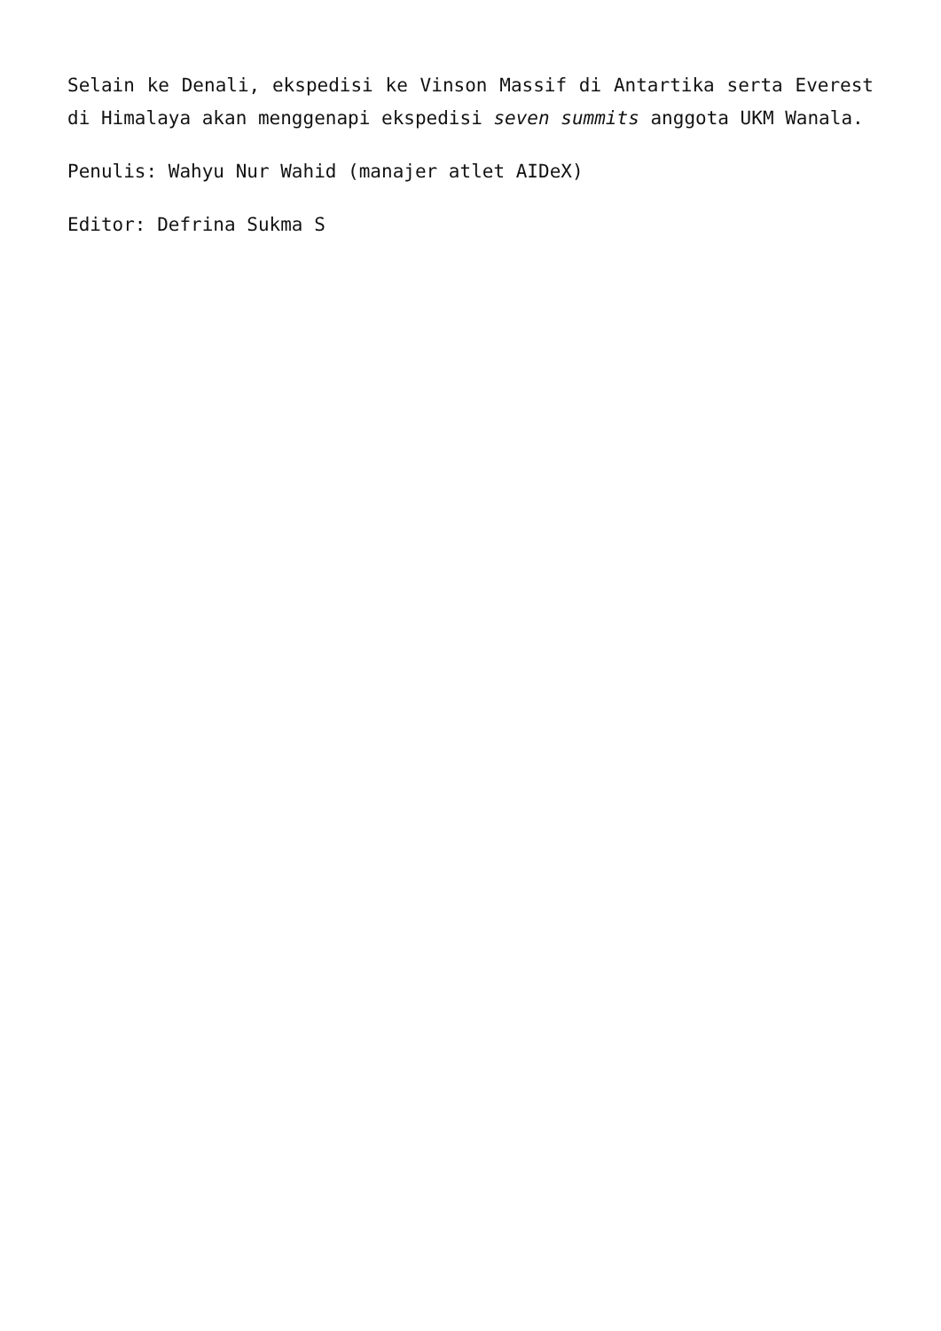Selain ke Denali, ekspedisi ke Vinson Massif di Antartika serta Everest di Himalaya akan menggenapi ekspedisi seven summits anggota UKM Wanala.
Penulis: Wahyu Nur Wahid (manajer atlet AIDeX)
Editor: Defrina Sukma S